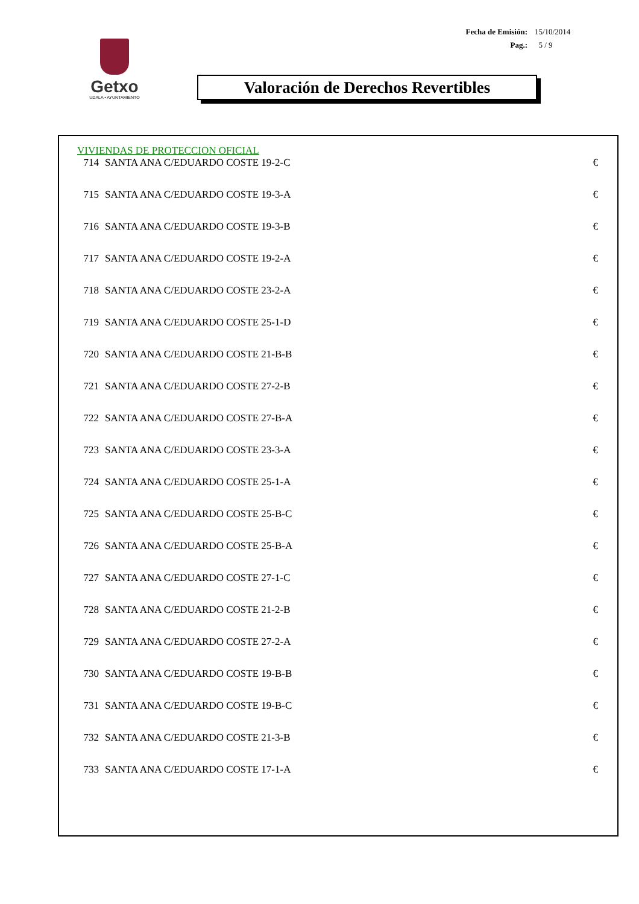Fecha de Emisión: 15/10/2014
Pag.: 5 / 9
Getxo
UDALA • AYUNTAMIENTO
Valoración de Derechos Revertibles
VIVIENDAS DE PROTECCION OFICIAL
| 714 | SANTA ANA C/EDUARDO COSTE 19-2-C | € |
| 715 | SANTA ANA C/EDUARDO COSTE 19-3-A | € |
| 716 | SANTA ANA C/EDUARDO COSTE 19-3-B | € |
| 717 | SANTA ANA C/EDUARDO COSTE 19-2-A | € |
| 718 | SANTA ANA C/EDUARDO COSTE 23-2-A | € |
| 719 | SANTA ANA C/EDUARDO COSTE 25-1-D | € |
| 720 | SANTA ANA C/EDUARDO COSTE 21-B-B | € |
| 721 | SANTA ANA C/EDUARDO COSTE 27-2-B | € |
| 722 | SANTA ANA C/EDUARDO COSTE 27-B-A | € |
| 723 | SANTA ANA C/EDUARDO COSTE 23-3-A | € |
| 724 | SANTA ANA C/EDUARDO COSTE 25-1-A | € |
| 725 | SANTA ANA C/EDUARDO COSTE 25-B-C | € |
| 726 | SANTA ANA C/EDUARDO COSTE 25-B-A | € |
| 727 | SANTA ANA C/EDUARDO COSTE 27-1-C | € |
| 728 | SANTA ANA C/EDUARDO COSTE 21-2-B | € |
| 729 | SANTA ANA C/EDUARDO COSTE 27-2-A | € |
| 730 | SANTA ANA C/EDUARDO COSTE 19-B-B | € |
| 731 | SANTA ANA C/EDUARDO COSTE 19-B-C | € |
| 732 | SANTA ANA C/EDUARDO COSTE 21-3-B | € |
| 733 | SANTA ANA C/EDUARDO COSTE 17-1-A | € |